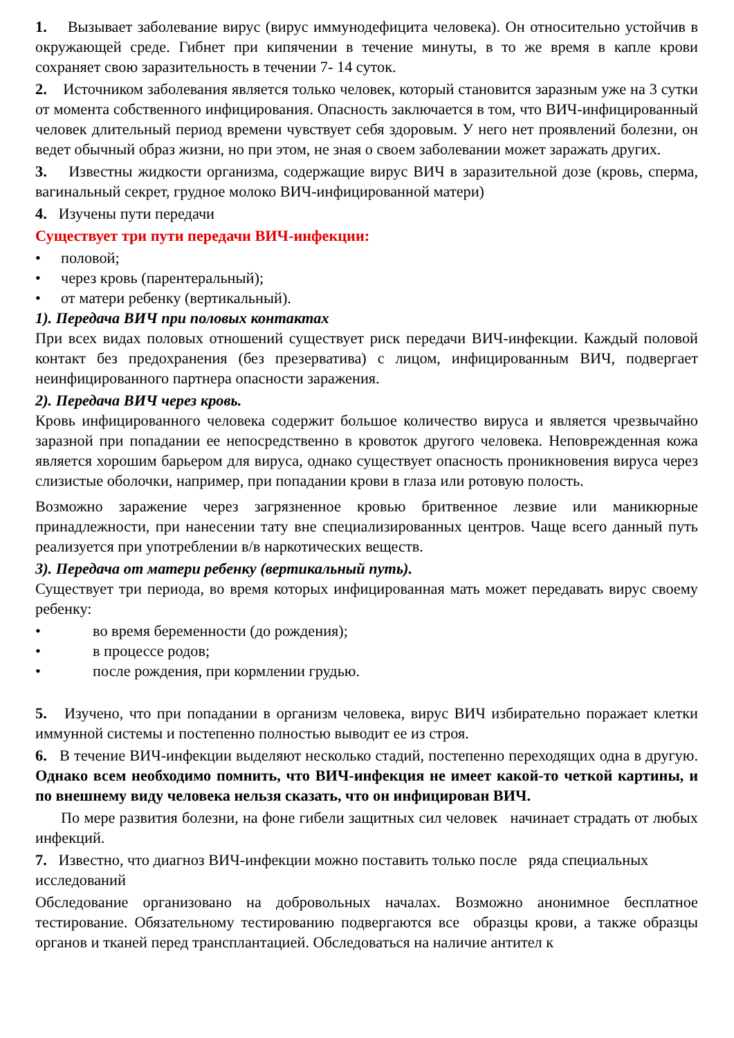1. Вызывает заболевание вирус (вирус иммунодефицита человека). Он относительно устойчив в окружающей среде. Гибнет при кипячении в течение минуты, в то же время в капле крови сохраняет свою заразительность в течении 7- 14 суток.
2. Источником заболевания является только человек, который становится заразным уже на 3 сутки от момента собственного инфицирования. Опасность заключается в том, что ВИЧ-инфицированный человек длительный период времени чувствует себя здоровым. У него нет проявлений болезни, он ведет обычный образ жизни, но при этом, не зная о своем заболевании может заражать других.
3. Известны жидкости организма, содержащие вирус ВИЧ в заразительной дозе (кровь, сперма, вагинальный секрет, грудное молоко ВИЧ-инфицированной матери)
4. Изучены пути передачи
Существует три пути передачи ВИЧ-инфекции:
• половой;
• через кровь (парентеральный);
• от матери ребенку (вертикальный).
1). Передача ВИЧ при половых контактах
При всех видах половых отношений существует риск передачи ВИЧ-инфекции. Каждый половой контакт без предохранения (без презерватива) с лицом, инфицированным ВИЧ, подвергает неинфицированного партнера опасности заражения.
2). Передача ВИЧ через кровь.
Кровь инфицированного человека содержит большое количество вируса и является чрезвычайно заразной при попадании ее непосредственно в кровоток другого человека. Неповрежденная кожа является хорошим барьером для вируса, однако существует опасность проникновения вируса через слизистые оболочки, например, при попадании крови в глаза или ротовую полость.
Возможно заражение через загрязненное кровью бритвенное лезвие или маникюрные принадлежности, при нанесении тату вне специализированных центров. Чаще всего данный путь реализуется при употреблении в/в наркотических веществ.
3). Передача от матери ребенку (вертикальный путь).
Существует три периода, во время которых инфицированная мать может передавать вирус своему ребенку:
• во время беременности (до рождения);
• в процессе родов;
• после рождения, при кормлении грудью.
5. Изучено, что при попадании в организм человека, вирус ВИЧ избирательно поражает клетки иммунной системы и постепенно полностью выводит ее из строя.
6. В течение ВИЧ-инфекции выделяют несколько стадий, постепенно переходящих одна в другую. Однако всем необходимо помнить, что ВИЧ-инфекция не имеет какой-то четкой картины, и по внешнему виду человека нельзя сказать, что он инфицирован ВИЧ.
По мере развития болезни, на фоне гибели защитных сил человек начинает страдать от любых инфекций.
7. Известно, что диагноз ВИЧ-инфекции можно поставить только после ряда специальных исследований
Обследование организовано на добровольных началах. Возможно анонимное бесплатное тестирование. Обязательному тестированию подвергаются все образцы крови, а также образцы органов и тканей перед трансплантацией. Обследоваться на наличие антител к